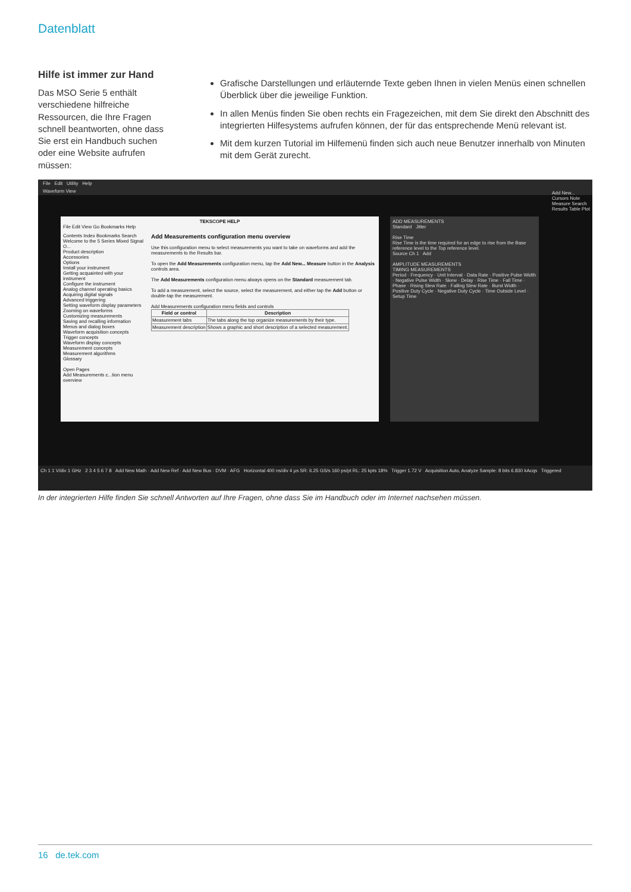Datenblatt
Hilfe ist immer zur Hand
Das MSO Serie 5 enthält verschiedene hilfreiche Ressourcen, die Ihre Fragen schnell beantworten, ohne dass Sie erst ein Handbuch suchen oder eine Website aufrufen müssen:
Grafische Darstellungen und erläuternde Texte geben Ihnen in vielen Menüs einen schnellen Überblick über die jeweilige Funktion.
In allen Menüs finden Sie oben rechts ein Fragezeichen, mit dem Sie direkt den Abschnitt des integrierten Hilfesystems aufrufen können, der für das entsprechende Menü relevant ist.
Mit dem kurzen Tutorial im Hilfemenü finden sich auch neue Benutzer innerhalb von Minuten mit dem Gerät zurecht.
File Edit Utility Help
Waveform View
TEKSCOPE HELP
File Edit View Go Bookmarks Help
Contents Index Bookmarks Search
Welcome to the 5 Series Mixed Signal O...
Product description
Accessories
Options
Install your instrument
Getting acquainted with your instrument
Configure the instrument
Analog channel operating basics
Acquiring digital signals
Advanced triggering
Setting waveform display parameters
Zooming on waveforms
Customizing measurements
Saving and recalling information
Menus and dialog boxes
Waveform acquisition concepts
Trigger concepts
Waveform display concepts
Measurement concepts
Measurement algorithms
Glossary
Open Pages
Add Measurements c...tion menu overview
Add Measurements configuration menu overview
Use this configuration menu to select measurements you want to take on waveforms and add the measurements to the Results bar.
To open the Add Measurements configuration menu, tap the Add New... Measure button in the Analysis controls area.
The Add Measurements configuration menu always opens on the Standard measurement tab.
To add a measurement, select the source, select the measurement, and either tap the Add button or double-tap the measurement.
Add Measurements configuration menu fields and controls
| Field or control | Description |
| --- | --- |
| Measurement tabs | The tabs along the top organize measurements by their type. |
| Measurement description | Shows a graphic and short description of a selected measurement. |
ADD MEASUREMENTS
Standard Jitter
Rise Time
Rise Time is the time required for an edge to rise from the Base reference level to the Top reference level.
Source Ch 1 Add
AMPLITUDE MEASUREMENTS
TIMING MEASUREMENTS
Period · Frequency · Unit Interval · Data Rate · Positive Pulse Width · Negative Pulse Width · Skew · Delay · Rise Time · Fall Time · Phase · Rising Slew Rate · Falling Slew Rate · Burst Width · Positive Duty Cycle · Negative Duty Cycle · Time Outside Level · Setup Time
Add New...
Cursors Note
Measure Search
Results Table Plot
Ch 1 1 V/div 1 GHz 2 3 4 5 6 7 8 Add New Math · Add New Ref · Add New Bus · DVM · AFG Horizontal 400 ns/div 4 µs SR: 6.25 GS/s 160 ps/pt RL: 25 kpts 18% Trigger 1.72 V Acquisition Auto, Analyze Sample: 8 bits 6.830 kAcqs Triggered
In der integrierten Hilfe finden Sie schnell Antworten auf Ihre Fragen, ohne dass Sie im Handbuch oder im Internet nachsehen müssen.
16 de.tek.com